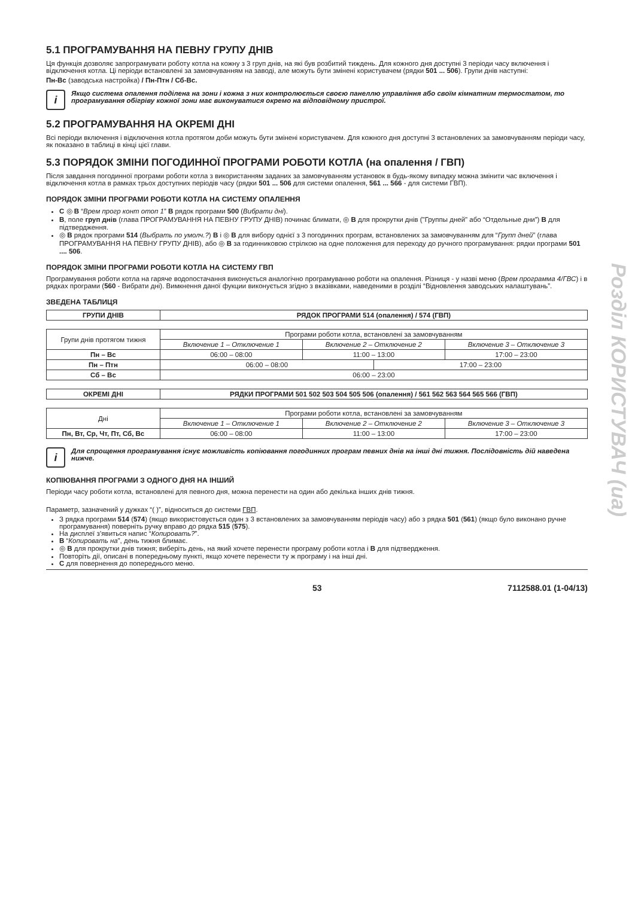5.1 ПРОГРАМУВАННЯ НА ПЕВНУ ГРУПУ ДНІВ
Ця функція дозволяє запрограмувати роботу котла на кожну з 3 груп днів, на які був розбитий тиждень. Для кожного дня доступні 3 періоди часу включення і відключення котла. Ці періоди встановлені за замовчуванням на заводі, але можуть бути змінені користувачем (рядки 501 ... 506). Групи днів наступні:
Пн-Вс (заводська настройка) / Пн-Птн / Сб-Вс.
i
Якщо система опалення поділена на зони і кожна з них контролюється своєю панеллю управління або своїм кімнатним термостатом, то програмування обігріву кожної зони має виконуватися окремо на відповідному пристрої.
5.2 ПРОГРАМУВАННЯ НА ОКРЕМІ ДНІ
Всі періоди включення і відключення котла протягом доби можуть бути змінені користувачем. Для кожного дня доступні 3 встановлених за замовчуванням періоди часу, як показано в таблиці в кінці цієї глави.
5.3 ПОРЯДОК ЗМІНИ ПОГОДИННОЇ ПРОГРАМИ РОБОТИ КОТЛА (на опалення / ГВП)
Після завдання погодинної програми роботи котла з використанням заданих за замовчуванням установок в будь-якому випадку можна змінити час включення і відключення котла в рамках трьох доступних періодів часу (рядки 501 ... 506 для системи опалення, 561 ... 566 - для системи ГВП).
ПОРЯДОК ЗМІНИ ПРОГРАМИ РОБОТИ КОТЛА НА СИСТЕМУ ОПАЛЕННЯ
C ◎ B “Врем прогр конт отоп 1” B рядок програми 500 (Вибрати дні).
B, поле груп днів (глава ПРОГРАМУВАННЯ НА ПЕВНУ ГРУПУ ДНІВ) починає блимати, ◎ B для прокрутки днів ("Группы дней" або “Отдельные дни”) B для підтвердження.
◎ B рядок програми 514 (Выбрать по умолч.?) B і ◎ B для вибору однієї з 3 погодинних програм, встановлених за замовчуванням для “Групп дней” (глава ПРОГРАМУВАННЯ НА ПЕВНУ ГРУПУ ДНІВ), або ◎ B за годинниковою стрілкою на одне положення для переходу до ручного програмування: рядки програми 501 .... 506.
ПОРЯДОК ЗМІНИ ПРОГРАМИ РОБОТИ КОТЛА НА СИСТЕМУ ГВП
Програмування роботи котла на гаряче водопостачання виконується аналогічно програмуванню роботи на опалення. Різниця - у назві меню (Врем программа 4/ГВС) і в рядках програми (560 - Вибрати дні). Вимкнення даної фукции виконується згідно з вказівками, наведеними в розділі “Відновлення заводських налаштувань”.
ЗВЕДЕНА ТАБЛИЦЯ
| ГРУПИ ДНІВ | РЯДОК ПРОГРАМИ 514 (опалення) / 574 (ГВП) |
| --- | --- |
| Групи днів протягом тижня | Програми роботи котла, встановлені за замовчуванням | | | |
| | Включение 1 – Отключение 1 | Включение 2 – Отключение 2 | | Включение 3 – Отключение 3 |
| Пн – Вс | 06:00 – 08:00 | 11:00 – 13:00 | | 17:00 – 23:00 |
| Пн – Птн | 06:00 – 08:00 | | 17:00 – 23:00 | |
| Сб – Вс | 06:00 – 23:00 | | | |
| ОКРЕМІ ДНІ | РЯДКИ ПРОГРАМИ 501 502 503 504 505 506 (опалення) / 561 562 563 564 565 566 (ГВП) |
| --- | --- |
| Дні | Програми роботи котла, встановлені за замовчуванням | | |
| | Включение 1 – Отключение 1 | Включение 2 – Отключение 2 | Включение 3 – Отключение 3 |
| Пн, Вт, Ср, Чт, Пт, Сб, Вс | 06:00 – 08:00 | 11:00 – 13:00 | 17:00 – 23:00 |
i
Для спрощення програмування існує можливість копіювання погодинних програм певних днів на інші дні тижня. Послідовність дій наведена нижче.
КОПІЮВАННЯ ПРОГРАМИ З ОДНОГО ДНЯ НА ІНШИЙ
Періоди часу роботи котла, встановлені для певного дня, можна перенести на один або декілька інших днів тижня.
Параметр, зазначений у дужках “( )”, відноситься до системи ГВП.
З рядка програми 514 (574) (якщо використовується один з 3 встановлених за замовчуванням періодів часу) або з рядка 501 (561) (якщо було виконано ручне програмування) поверніть ручку вправо до рядка 515 (575).
На дисплеї з’явиться напис “Копировать?”.
B “Копировать на”, день тижня блимає.
◎ B для прокрутки днів тижня; виберіть день, на який хочете перенести програму роботи котла і B для підтвердження.
Повторіть дії, описані в попередньому пункті, якщо хочете перенести ту ж програму і на інші дні.
C для повернення до попереднього меню.
Розділ КОРИСТУВАЧ (ua)
53 7112588.01 (1-04/13)